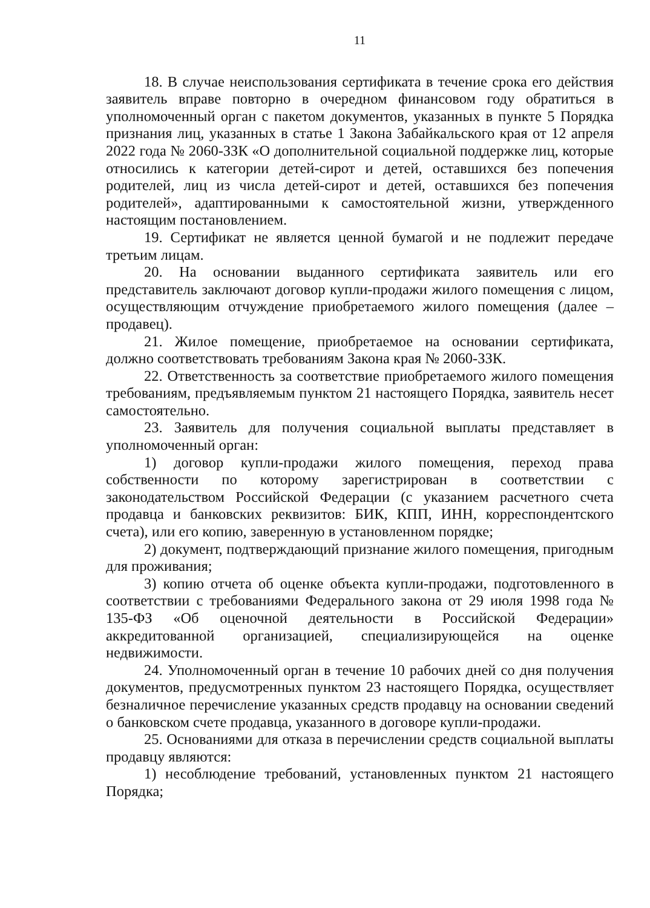11
18. В случае неиспользования сертификата в течение срока его действия заявитель вправе повторно в очередном финансовом году обратиться в уполномоченный орган с пакетом документов, указанных в пункте 5 Порядка признания лиц, указанных в статье 1 Закона Забайкальского края от 12 апреля 2022 года № 2060-ЗЗК «О дополнительной социальной поддержке лиц, которые относились к категории детей-сирот и детей, оставшихся без попечения родителей, лиц из числа детей-сирот и детей, оставшихся без попечения родителей», адаптированными к самостоятельной жизни, утвержденного настоящим постановлением.
19. Сертификат не является ценной бумагой и не подлежит передаче третьим лицам.
20. На основании выданного сертификата заявитель или его представитель заключают договор купли-продажи жилого помещения с лицом, осуществляющим отчуждение приобретаемого жилого помещения (далее – продавец).
21. Жилое помещение, приобретаемое на основании сертификата, должно соответствовать требованиям Закона края № 2060-ЗЗК.
22. Ответственность за соответствие приобретаемого жилого помещения требованиям, предъявляемым пунктом 21 настоящего Порядка, заявитель несет самостоятельно.
23. Заявитель для получения социальной выплаты представляет в уполномоченный орган:
1) договор купли-продажи жилого помещения, переход права собственности по которому зарегистрирован в соответствии с законодательством Российской Федерации (с указанием расчетного счета продавца и банковских реквизитов: БИК, КПП, ИНН, корреспондентского счета), или его копию, заверенную в установленном порядке;
2) документ, подтверждающий признание жилого помещения, пригодным для проживания;
3) копию отчета об оценке объекта купли-продажи, подготовленного в соответствии с требованиями Федерального закона от 29 июля 1998 года № 135-ФЗ «Об оценочной деятельности в Российской Федерации» аккредитованной организацией, специализирующейся на оценке недвижимости.
24. Уполномоченный орган в течение 10 рабочих дней со дня получения документов, предусмотренных пунктом 23 настоящего Порядка, осуществляет безналичное перечисление указанных средств продавцу на основании сведений о банковском счете продавца, указанного в договоре купли-продажи.
25. Основаниями для отказа в перечислении средств социальной выплаты продавцу являются:
1) несоблюдение требований, установленных пунктом 21 настоящего Порядка;